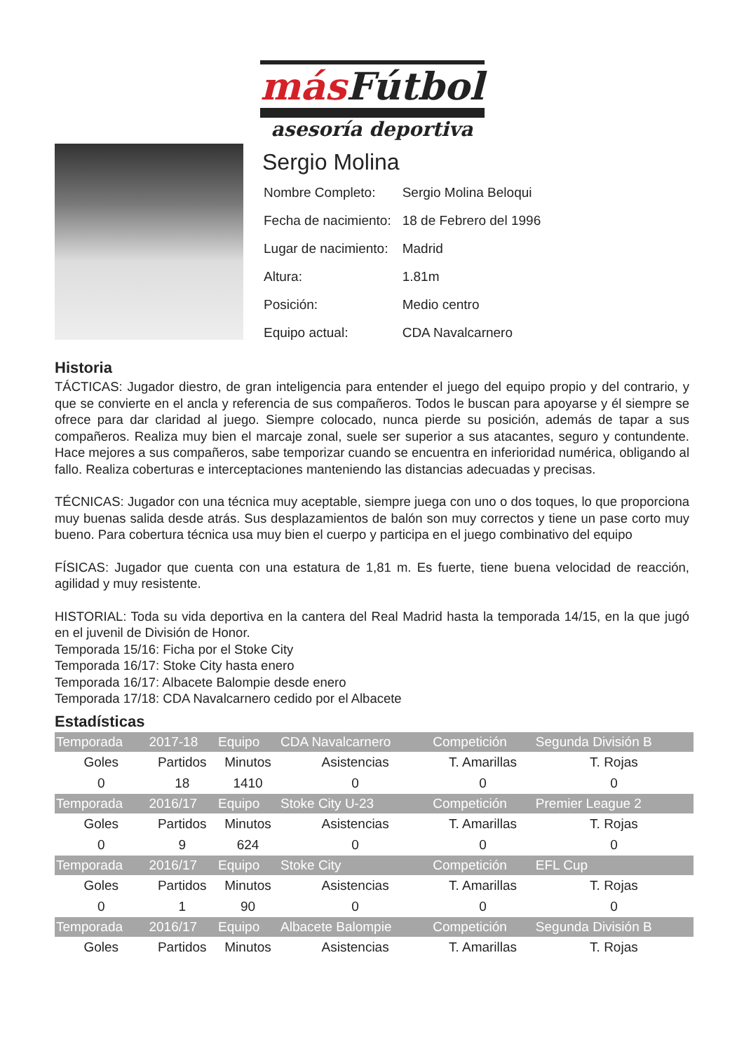más Fútbol
asesoría deportiva
Sergio Molina
| Nombre Completo: | Sergio Molina Beloqui |
| Fecha de nacimiento: | 18 de Febrero del 1996 |
| Lugar de nacimiento: | Madrid |
| Altura: | 1.81m |
| Posición: | Medio centro |
| Equipo actual: | CDA Navalcarnero |
Historia
TÁCTICAS: Jugador diestro, de gran inteligencia para entender el juego del equipo propio y del contrario, y que se convierte en el ancla y referencia de sus compañeros. Todos le buscan para apoyarse y él siempre se ofrece para dar claridad al juego. Siempre colocado, nunca pierde su posición, además de tapar a sus compañeros. Realiza muy bien el marcaje zonal, suele ser superior a sus atacantes, seguro y contundente. Hace mejores a sus compañeros, sabe temporizar cuando se encuentra en inferioridad numérica, obligando al fallo. Realiza coberturas e interceptaciones manteniendo las distancias adecuadas y precisas.
TÉCNICAS: Jugador con una técnica muy aceptable, siempre juega con uno o dos toques, lo que proporciona muy buenas salida desde atrás. Sus desplazamientos de balón son muy correctos y tiene un pase corto muy bueno. Para cobertura técnica usa muy bien el cuerpo y participa en el juego combinativo del equipo
FÍSICAS: Jugador que cuenta con una estatura de 1,81 m. Es fuerte, tiene buena velocidad de reacción, agilidad y muy resistente.
HISTORIAL: Toda su vida deportiva en la cantera del Real Madrid hasta la temporada 14/15, en la que jugó en el juvenil de División de Honor.
Temporada 15/16: Ficha por el Stoke City
Temporada 16/17: Stoke City hasta enero
Temporada 16/17: Albacete Balompie desde enero
Temporada 17/18: CDA Navalcarnero cedido por el Albacete
Estadísticas
| Temporada | 2017-18 | Equipo | CDA Navalcarnero | Competición | Segunda División B |
| --- | --- | --- | --- | --- | --- |
| Goles | Partidos | Minutos | Asistencias | T. Amarillas | T. Rojas |
| 0 | 18 | 1410 | 0 | 0 | 0 |
| Temporada | 2016/17 | Equipo | Stoke City U-23 | Competición | Premier League 2 |
| Goles | Partidos | Minutos | Asistencias | T. Amarillas | T. Rojas |
| 0 | 9 | 624 | 0 | 0 | 0 |
| Temporada | 2016/17 | Equipo | Stoke City | Competición | EFL Cup |
| Goles | Partidos | Minutos | Asistencias | T. Amarillas | T. Rojas |
| 0 | 1 | 90 | 0 | 0 | 0 |
| Temporada | 2016/17 | Equipo | Albacete Balompie | Competición | Segunda División B |
| Goles | Partidos | Minutos | Asistencias | T. Amarillas | T. Rojas |